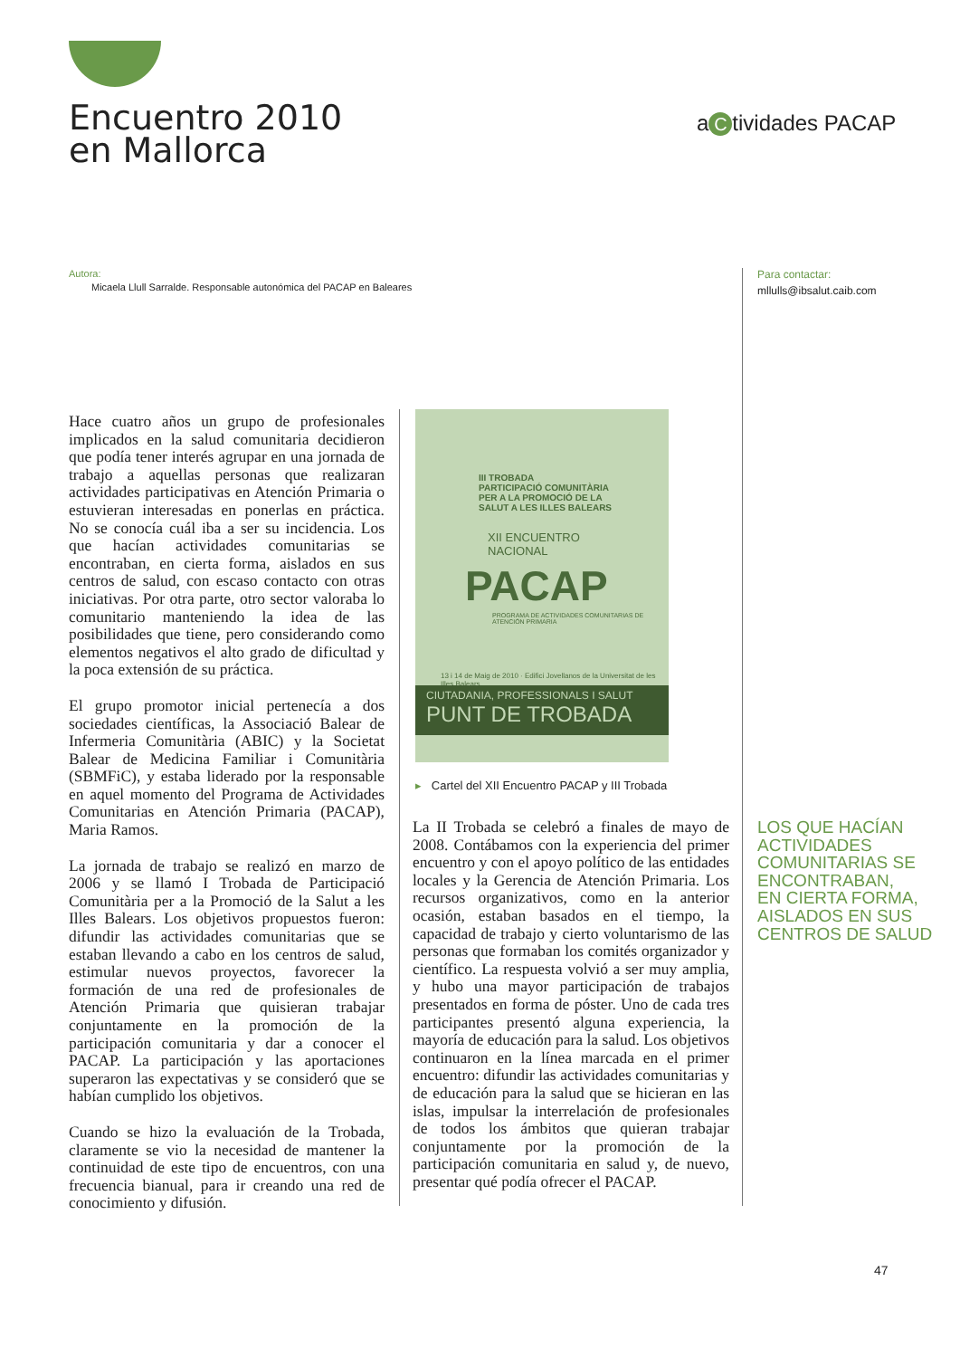Encuentro 2010
en Mallorca
a C tividades PACAP
Autora:
Micaela Llull Sarralde. Responsable autonómica del PACAP en Baleares
Para contactar:
mllulls@ibsalut.caib.com
Hace cuatro años un grupo de profesionales implicados en la salud comunitaria decidieron que podía tener interés agrupar en una jornada de trabajo a aquellas personas que realizaran actividades participativas en Atención Primaria o estuvieran interesadas en ponerlas en práctica. No se conocía cuál iba a ser su incidencia. Los que hacían actividades comunitarias se encontraban, en cierta forma, aislados en sus centros de salud, con escaso contacto con otras iniciativas. Por otra parte, otro sector valoraba lo comunitario manteniendo la idea de las posibilidades que tiene, pero considerando como elementos negativos el alto grado de dificultad y la poca extensión de su práctica.
El grupo promotor inicial pertenecía a dos sociedades científicas, la Associació Balear de Infermeria Comunitària (ABIC) y la Societat Balear de Medicina Familiar i Comunitària (SBMFiC), y estaba liderado por la responsable en aquel momento del Programa de Actividades Comunitarias en Atención Primaria (PACAP), Maria Ramos.
La jornada de trabajo se realizó en marzo de 2006 y se llamó I Trobada de Participació Comunitària per a la Promoció de la Salut a les Illes Balears. Los objetivos propuestos fueron: difundir las actividades comunitarias que se estaban llevando a cabo en los centros de salud, estimular nuevos proyectos, favorecer la formación de una red de profesionales de Atención Primaria que quisieran trabajar conjuntamente en la promoción de la participación comunitaria y dar a conocer el PACAP. La participación y las aportaciones superaron las expectativas y se consideró que se habían cumplido los objetivos.
Cuando se hizo la evaluación de la Trobada, claramente se vio la necesidad de mantener la continuidad de este tipo de encuentros, con una frecuencia bianual, para ir creando una red de conocimiento y difusión.
III TROBADA
PARTICIPACIÓ COMUNITÀRIA
PER A LA PROMOCIÓ DE LA
SALUT A LES ILLES BALEARS
XII ENCUENTRO
NACIONAL
PACAP
PROGRAMA DE ACTIVIDADES COMUNITARIAS DE ATENCIÓN PRIMARIA
13 i 14 de Maig de 2010 · Edifici Jovellanos de la Universitat de les Illes Balears
CIUTADANIA, PROFESSIONALS I SALUT
PUNT DE TROBADA
▸ Cartel del XII Encuentro PACAP y III Trobada
La II Trobada se celebró a finales de mayo de 2008. Contábamos con la experiencia del primer encuentro y con el apoyo político de las entidades locales y la Gerencia de Atención Primaria. Los recursos organizativos, como en la anterior ocasión, estaban basados en el tiempo, la capacidad de trabajo y cierto voluntarismo de las personas que formaban los comités organizador y científico. La respuesta volvió a ser muy amplia, y hubo una mayor participación de trabajos presentados en forma de póster. Uno de cada tres participantes presentó alguna experiencia, la mayoría de educación para la salud. Los objetivos continuaron en la línea marcada en el primer encuentro: difundir las actividades comunitarias y de educación para la salud que se hicieran en las islas, impulsar la interrelación de profesionales de todos los ámbitos que quieran trabajar conjuntamente por la promoción de la participación comunitaria en salud y, de nuevo, presentar qué podía ofrecer el PACAP.
LOS QUE HACÍAN
ACTIVIDADES
COMUNITARIAS SE
ENCONTRABAN,
EN CIERTA FORMA,
AISLADOS EN SUS
CENTROS DE SALUD
47